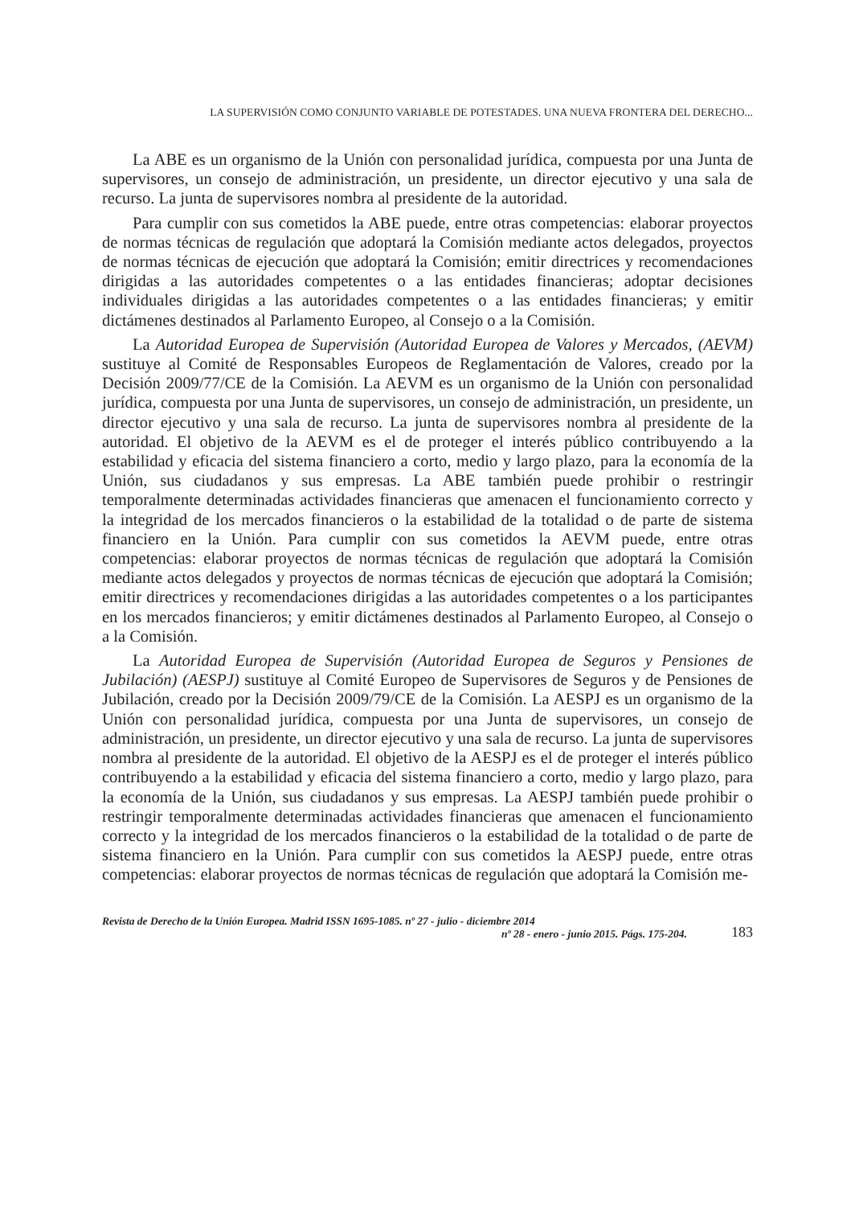LA SUPERVISIÓN COMO CONJUNTO VARIABLE DE POTESTADES. UNA NUEVA FRONTERA DEL DERECHO...
La ABE es un organismo de la Unión con personalidad jurídica, compuesta por una Junta de supervisores, un consejo de administración, un presidente, un director ejecutivo y una sala de recurso. La junta de supervisores nombra al presidente de la autoridad.
Para cumplir con sus cometidos la ABE puede, entre otras competencias: elaborar proyectos de normas técnicas de regulación que adoptará la Comisión mediante actos delegados, proyectos de normas técnicas de ejecución que adoptará la Comisión; emitir directrices y recomendaciones dirigidas a las autoridades competentes o a las entidades financieras; adoptar decisiones individuales dirigidas a las autoridades competentes o a las entidades financieras; y emitir dictámenes destinados al Parlamento Europeo, al Consejo o a la Comisión.
La Autoridad Europea de Supervisión (Autoridad Europea de Valores y Mercados, (AEVM) sustituye al Comité de Responsables Europeos de Reglamentación de Valores, creado por la Decisión 2009/77/CE de la Comisión. La AEVM es un organismo de la Unión con personalidad jurídica, compuesta por una Junta de supervisores, un consejo de administración, un presidente, un director ejecutivo y una sala de recurso. La junta de supervisores nombra al presidente de la autoridad. El objetivo de la AEVM es el de proteger el interés público contribuyendo a la estabilidad y eficacia del sistema financiero a corto, medio y largo plazo, para la economía de la Unión, sus ciudadanos y sus empresas. La ABE también puede prohibir o restringir temporalmente determinadas actividades financieras que amenacen el funcionamiento correcto y la integridad de los mercados financieros o la estabilidad de la totalidad o de parte de sistema financiero en la Unión. Para cumplir con sus cometidos la AEVM puede, entre otras competencias: elaborar proyectos de normas técnicas de regulación que adoptará la Comisión mediante actos delegados y proyectos de normas técnicas de ejecución que adoptará la Comisión; emitir directrices y recomendaciones dirigidas a las autoridades competentes o a los participantes en los mercados financieros; y emitir dictámenes destinados al Parlamento Europeo, al Consejo o a la Comisión.
La Autoridad Europea de Supervisión (Autoridad Europea de Seguros y Pensiones de Jubilación) (AESPJ) sustituye al Comité Europeo de Supervisores de Seguros y de Pensiones de Jubilación, creado por la Decisión 2009/79/CE de la Comisión. La AESPJ es un organismo de la Unión con personalidad jurídica, compuesta por una Junta de supervisores, un consejo de administración, un presidente, un director ejecutivo y una sala de recurso. La junta de supervisores nombra al presidente de la autoridad. El objetivo de la AESPJ es el de proteger el interés público contribuyendo a la estabilidad y eficacia del sistema financiero a corto, medio y largo plazo, para la economía de la Unión, sus ciudadanos y sus empresas. La AESPJ también puede prohibir o restringir temporalmente determinadas actividades financieras que amenacen el funcionamiento correcto y la integridad de los mercados financieros o la estabilidad de la totalidad o de parte de sistema financiero en la Unión. Para cumplir con sus cometidos la AESPJ puede, entre otras competencias: elaborar proyectos de normas técnicas de regulación que adoptará la Comisión me-
Revista de Derecho de la Unión Europea. Madrid ISSN 1695-1085. nº 27 - julio - diciembre 2014
nº 28 - enero - junio 2015. Págs. 175-204.
183